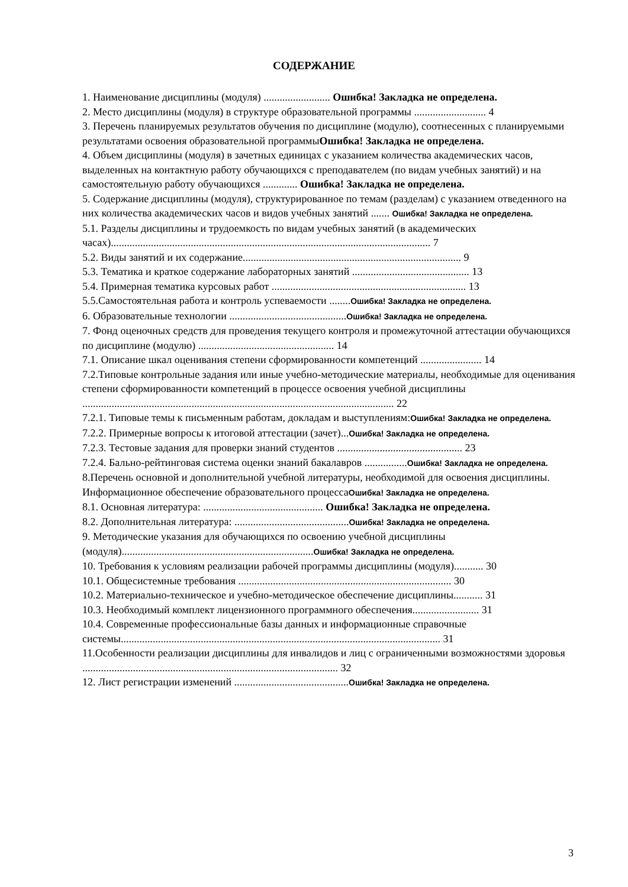СОДЕРЖАНИЕ
1. Наименование дисциплины (модуля) ......................... Ошибка! Закладка не определена.
2. Место дисциплины (модуля) в структуре образовательной программы ........................... 4
3. Перечень планируемых результатов обучения по дисциплине (модулю), соотнесенных с планируемыми результатами освоения образовательной программыОшибка! Закладка не определена.
4. Объем дисциплины (модуля) в зачетных единицах с указанием количества академических часов, выделенных на контактную работу обучающихся с преподавателем (по видам учебных занятий) и на самостоятельную работу обучающихся ............. Ошибка! Закладка не определена.
5. Содержание дисциплины (модуля), структурированное по темам (разделам) с указанием отведенного на них количества академических часов и видов учебных занятий ....... Ошибка! Закладка не определена.
5.1. Разделы дисциплины и трудоемкость по видам учебных занятий (в академических часах)........................................................................................................................ 7
5.2. Виды занятий и их содержание.................................................................................. 9
5.3. Тематика и краткое содержание лабораторных занятий ............................................ 13
5.4. Примерная тематика курсовых работ ......................................................................... 13
5.5.Самостоятельная работа и контроль успеваемости ........Ошибка! Закладка не определена.
6. Образовательные технологии ............................................Ошибка! Закладка не определена.
7. Фонд оценочных средств для проведения текущего контроля и промежуточной аттестации обучающихся по дисциплине (модулю) ................................................... 14
7.1. Описание шкал оценивания степени сформированности компетенций ....................... 14
7.2.Типовые контрольные задания или иные учебно-методические материалы, необходимые для оценивания степени сформированности компетенций в процессе освоения учебной дисциплины ..................................................................................................................... 22
7.2.1. Типовые темы к письменным работам, докладам и выступлениям:Ошибка! Закладка не определена.
7.2.2. Примерные вопросы к итоговой аттестации (зачет)...Ошибка! Закладка не определена.
7.2.3. Тестовые задания для проверки знаний студентов ............................................... 23
7.2.4. Бально-рейтинговая система оценки знаний бакалавров ................Ошибка! Закладка не определена.
8.Перечень основной и дополнительной учебной литературы, необходимой для освоения дисциплины. Информационное обеспечение образовательного процессаОшибка! Закладка не определена.
8.1. Основная литература: ............................................. Ошибка! Закладка не определена.
8.2. Дополнительная литература: ...........................................Ошибка! Закладка не определена.
9. Методические указания для обучающихся по освоению учебной дисциплины (модуля)........................................................................Ошибка! Закладка не определена.
10. Требования к условиям реализации рабочей программы дисциплины (модуля)........... 30
10.1. Общесистемные требования ................................................................................ 30
10.2. Материально-техническое и учебно-методическое обеспечение дисциплины........... 31
10.3. Необходимый комплект лицензионного программного обеспечения......................... 31
10.4. Современные профессиональные базы данных и информационные справочные системы........................................................................................................................ 31
11.Особенности реализации дисциплины для инвалидов и лиц с ограниченными возможностями здоровья ................................................................................................ 32
12. Лист регистрации изменений ...........................................Ошибка! Закладка не определена.
3